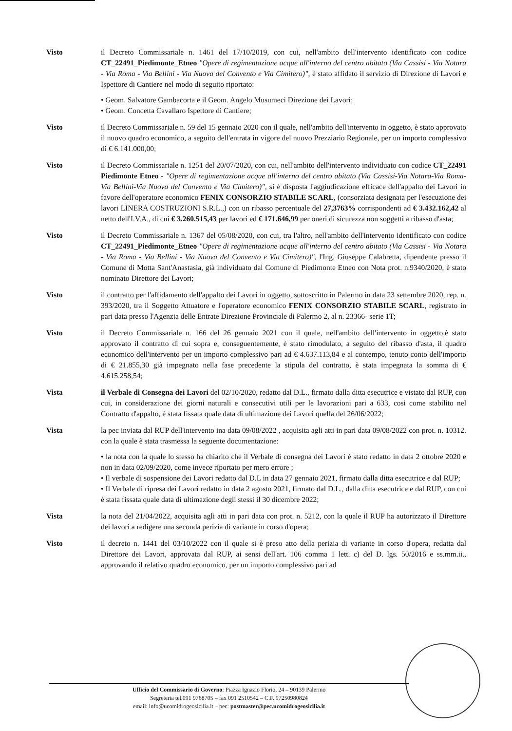Visto il Decreto Commissariale n. 1461 del 17/10/2019, con cui, nell'ambito dell'intervento identificato con codice CT_22491_Piedimonte_Etneo "Opere di regimentazione acque all'interno del centro abitato (Via Cassisi - Via Notara - Via Roma - Via Bellini - Via Nuova del Convento e Via Cimitero)", è stato affidato il servizio di Direzione di Lavori e Ispettore di Cantiere nel modo di seguito riportato:
• Geom. Salvatore Gambacorta e il Geom. Angelo Musumeci Direzione dei Lavori;
• Geom. Concetta Cavallaro Ispettore di Cantiere;
Visto il Decreto Commissariale n. 59 del 15 gennaio 2020 con il quale, nell'ambito dell'intervento in oggetto, è stato approvato il nuovo quadro economico, a seguito dell'entrata in vigore del nuovo Prezziario Regionale, per un importo complessivo di € 6.141.000,00;
Visto il Decreto Commissariale n. 1251 del 20/07/2020, con cui, nell'ambito dell'intervento individuato con codice CT_22491 Piedimonte Etneo - "Opere di regimentazione acque all'interno del centro abitato (Via Cassisi-Via Notara-Via Roma-Via Bellini-Via Nuova del Convento e Via Cimitero)", si è disposta l'aggiudicazione efficace dell'appalto dei Lavori in favore dell'operatore economico FENIX CONSORZIO STABILE SCARL, (consorziata designata per l'esecuzione dei lavori LINERA COSTRUZIONI S.R.L.,) con un ribasso percentuale del 27,3763% corrispondenti ad € 3.432.162,42 al netto dell'I.V.A., di cui € 3.260.515,43 per lavori ed € 171.646,99 per oneri di sicurezza non soggetti a ribasso d'asta;
Visto il Decreto Commissariale n. 1367 del 05/08/2020, con cui, tra l'altro, nell'ambito dell'intervento identificato con codice CT_22491_Piedimonte_Etneo "Opere di regimentazione acque all'interno del centro abitato (Via Cassisi - Via Notara - Via Roma - Via Bellini - Via Nuova del Convento e Via Cimitero)", l'Ing. Giuseppe Calabretta, dipendente presso il Comune di Motta Sant'Anastasia, già individuato dal Comune di Piedimonte Etneo con Nota prot. n.9340/2020, è stato nominato Direttore dei Lavori;
Visto il contratto per l'affidamento dell'appalto dei Lavori in oggetto, sottoscritto in Palermo in data 23 settembre 2020, rep. n. 393/2020, tra il Soggetto Attuatore e l'operatore economico FENIX CONSORZIO STABILE SCARL, registrato in pari data presso l'Agenzia delle Entrate Direzione Provinciale di Palermo 2, al n. 23366- serie 1T;
Visto il Decreto Commissariale n. 166 del 26 gennaio 2021 con il quale, nell'ambito dell'intervento in oggetto,è stato approvato il contratto di cui sopra e, conseguentemente, è stato rimodulato, a seguito del ribasso d'asta, il quadro economico dell'intervento per un importo complessivo pari ad € 4.637.113,84 e al contempo, tenuto conto dell'importo di € 21.855,30 già impegnato nella fase precedente la stipula del contratto, è stata impegnata la somma di € 4.615.258,54;
Vista il Verbale di Consegna dei Lavori del 02/10/2020, redatto dal D.L., firmato dalla ditta esecutrice e vistato dal RUP, con cui, in considerazione dei giorni naturali e consecutivi utili per le lavorazioni pari a 633, cosi come stabilito nel Contratto d'appalto, è stata fissata quale data di ultimazione dei Lavori quella del 26/06/2022;
Vista la pec inviata dal RUP dell'intervento ina data 09/08/2022 , acquisita agli atti in pari data 09/08/2022 con prot. n. 10312. con la quale è stata trasmessa la seguente documentazione:
• la nota con la quale lo stesso ha chiarito che il Verbale di consegna dei Lavori è stato redatto in data 2 ottobre 2020 e non in data 02/09/2020, come invece riportato per mero errore ;
• Il verbale di sospensione dei Lavori redatto dal D.L in data 27 gennaio 2021, firmato dalla ditta esecutrice e dal RUP;
• Il Verbale di ripresa dei Lavori redatto in data 2 agosto 2021, firmato dal D.L., dalla ditta esecutrice e dal RUP, con cui è stata fissata quale data di ultimazione degli stessi il 30 dicembre 2022;
Vista la nota del 21/04/2022, acquisita agli atti in pari data con prot. n. 5212, con la quale il RUP ha autorizzato il Direttore dei lavori a redigere una seconda perizia di variante in corso d'opera;
Visto il decreto n. 1441 del 03/10/2022 con il quale si è preso atto della perizia di variante in corso d'opera, redatta dal Direttore dei Lavori, approvata dal RUP, ai sensi dell'art. 106 comma 1 lett. c) del D. lgs. 50/2016 e ss.mm.ii., approvando il relativo quadro economico, per un importo complessivo pari ad
Ufficio del Commissario di Governo: Piazza Ignazio Florio, 24 – 90139 Palermo
Segreteria tel.091 9768705 – fax 091 2510542 – C.F. 97250980824
email: info@ucomidrogeosicilia.it – pec: postmaster@pec.ucomidrogeosicilia.it